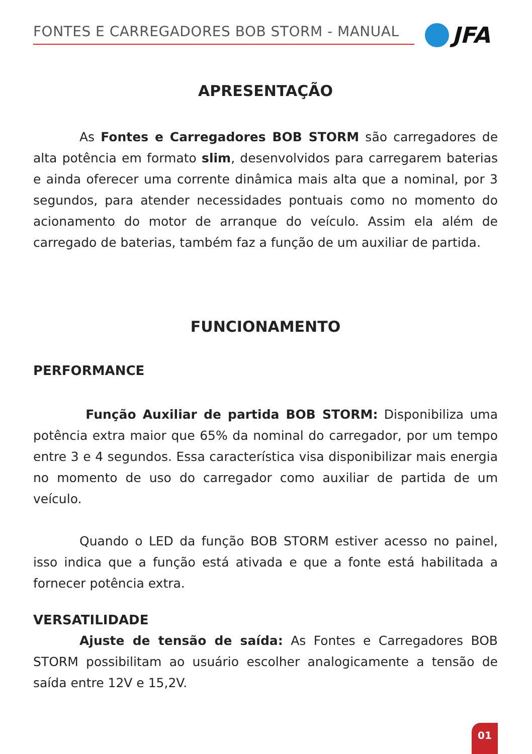FONTES E CARREGADORES BOB STORM - MANUAL JFA
APRESENTAÇÃO
As Fontes e Carregadores BOB STORM são carregadores de alta potência em formato slim, desenvolvidos para carregarem baterias e ainda oferecer uma corrente dinâmica mais alta que a nominal, por 3 segundos, para atender necessidades pontuais como no momento do acionamento do motor de arranque do veículo. Assim ela além de carregado de baterias, também faz a função de um auxiliar de partida.
FUNCIONAMENTO
PERFORMANCE
Função Auxiliar de partida BOB STORM: Disponibiliza uma potência extra maior que 65% da nominal do carregador, por um tempo entre 3 e 4 segundos. Essa característica visa disponibilizar mais energia no momento de uso do carregador como auxiliar de partida de um veículo.
Quando o LED da função BOB STORM estiver acesso no painel, isso indica que a função está ativada e que a fonte está habilitada a fornecer potência extra.
VERSATILIDADE
Ajuste de tensão de saída: As Fontes e Carregadores BOB STORM possibilitam ao usuário escolher analogicamente a tensão de saída entre 12V e 15,2V.
01